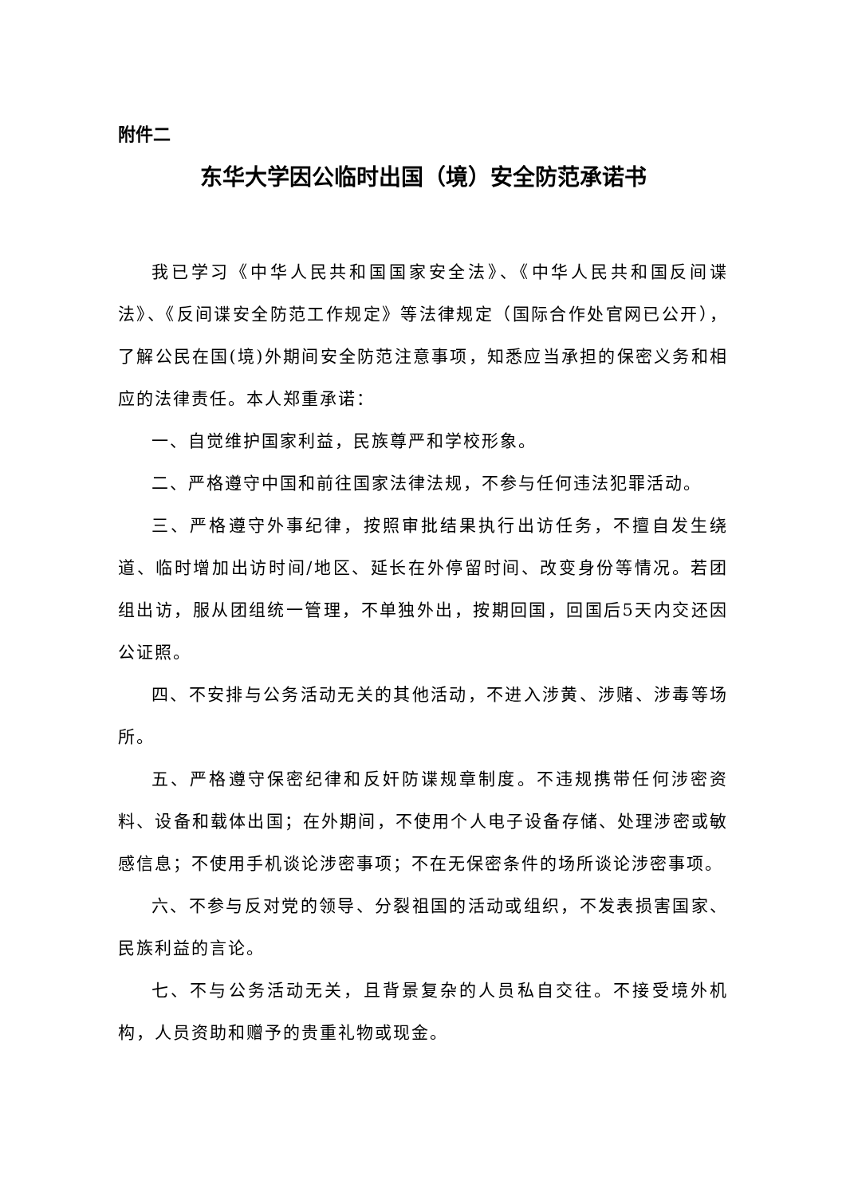附件二
东华大学因公临时出国（境）安全防范承诺书
我已学习《中华人民共和国国家安全法》、《中华人民共和国反间谍法》、《反间谍安全防范工作规定》等法律规定（国际合作处官网已公开），了解公民在国(境)外期间安全防范注意事项，知悉应当承担的保密义务和相应的法律责任。本人郑重承诺：
一、自觉维护国家利益，民族尊严和学校形象。
二、严格遵守中国和前往国家法律法规，不参与任何违法犯罪活动。
三、严格遵守外事纪律，按照审批结果执行出访任务，不擅自发生绕道、临时增加出访时间/地区、延长在外停留时间、改变身份等情况。若团组出访，服从团组统一管理，不单独外出，按期回国，回国后5天内交还因公证照。
四、不安排与公务活动无关的其他活动，不进入涉黄、涉赌、涉毒等场所。
五、严格遵守保密纪律和反奸防谍规章制度。不违规携带任何涉密资料、设备和载体出国；在外期间，不使用个人电子设备存储、处理涉密或敏感信息；不使用手机谈论涉密事项；不在无保密条件的场所谈论涉密事项。
六、不参与反对党的领导、分裂祖国的活动或组织，不发表损害国家、民族利益的言论。
七、不与公务活动无关，且背景复杂的人员私自交往。不接受境外机构，人员资助和赠予的贵重礼物或现金。